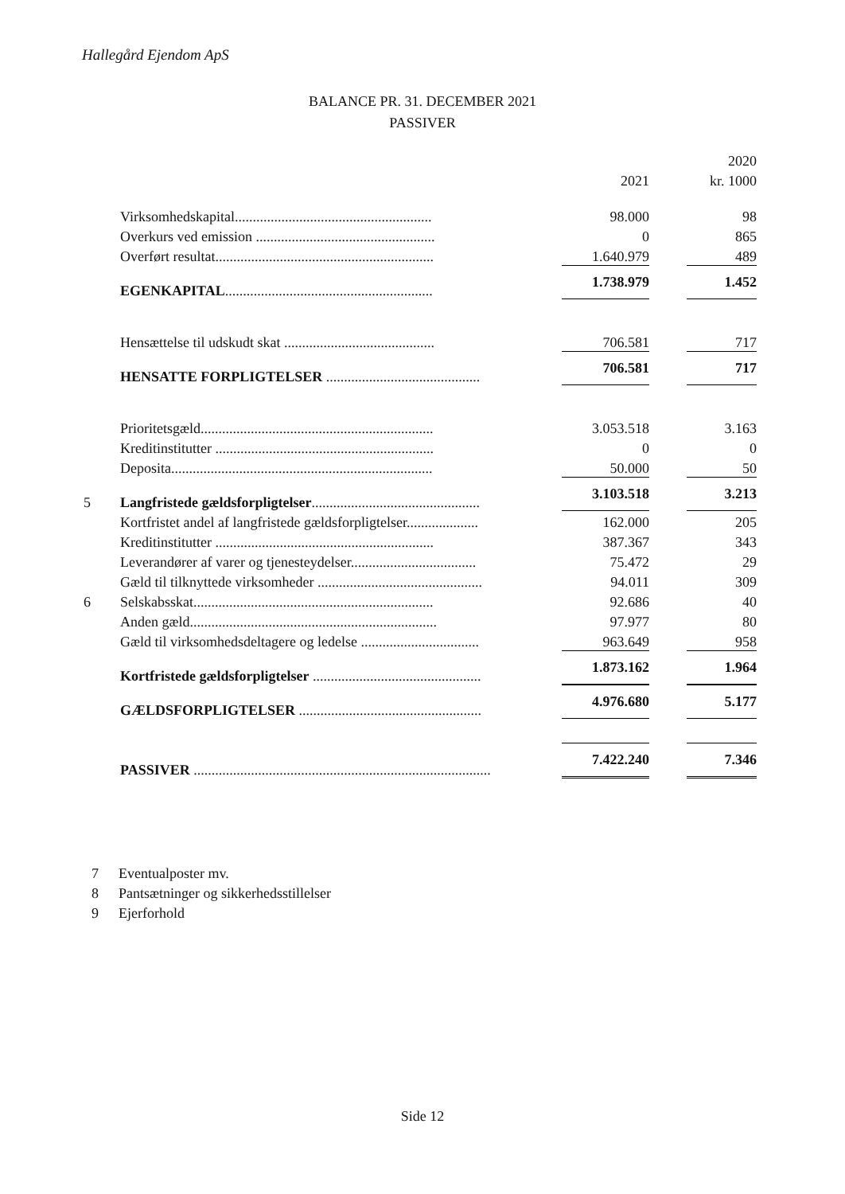Hallegård Ejendom ApS
BALANCE PR. 31. DECEMBER 2021
PASSIVER
| | | | 2020 |
| --- | --- | --- | --- |
| | | 2021 | kr. 1000 |
| | Virksomhedskapital....................................................... | 98.000 | 98 |
| | Overkurs ved emission .................................................. | 0 | 865 |
| | Overført resultat............................................................. | 1.640.979 | 489 |
| | EGENKAPITAL .......................................................... | 1.738.979 | 1.452 |
| | Hensættelse til udskudt skat .......................................... | 706.581 | 717 |
| | HENSATTE FORPLIGTELSER ........................................... | 706.581 | 717 |
| | Prioritetsgæld................................................................. | 3.053.518 | 3.163 |
| | Kreditinstitutter ............................................................. | 0 | 0 |
| | Deposita......................................................................... | 50.000 | 50 |
| 5 | Langfristede gældsforpligtelser ............................................... | 3.103.518 | 3.213 |
| | Kortfristet andel af langfristede gældsforpligtelser.................... | 162.000 | 205 |
| | Kreditinstitutter ............................................................. | 387.367 | 343 |
| | Leverandører af varer og tjenesteydelser................................... | 75.472 | 29 |
| | Gæld til tilknyttede virksomheder .............................................. | 94.011 | 309 |
| 6 | Selskabsskat................................................................... | 92.686 | 40 |
| | Anden gæld..................................................................... | 97.977 | 80 |
| | Gæld til virksomhedsdeltagere og ledelse ................................. | 963.649 | 958 |
| | Kortfristede gældsforpligtelser ............................................... | 1.873.162 | 1.964 |
| | GÆLDSFORPLIGTELSER ................................................... | 4.976.680 | 5.177 |
| | PASSIVER ................................................................................... | 7.422.240 | 7.346 |
7 Eventualposter mv.
8 Pantsætninger og sikkerhedsstillelser
9 Ejerforhold
Side 12